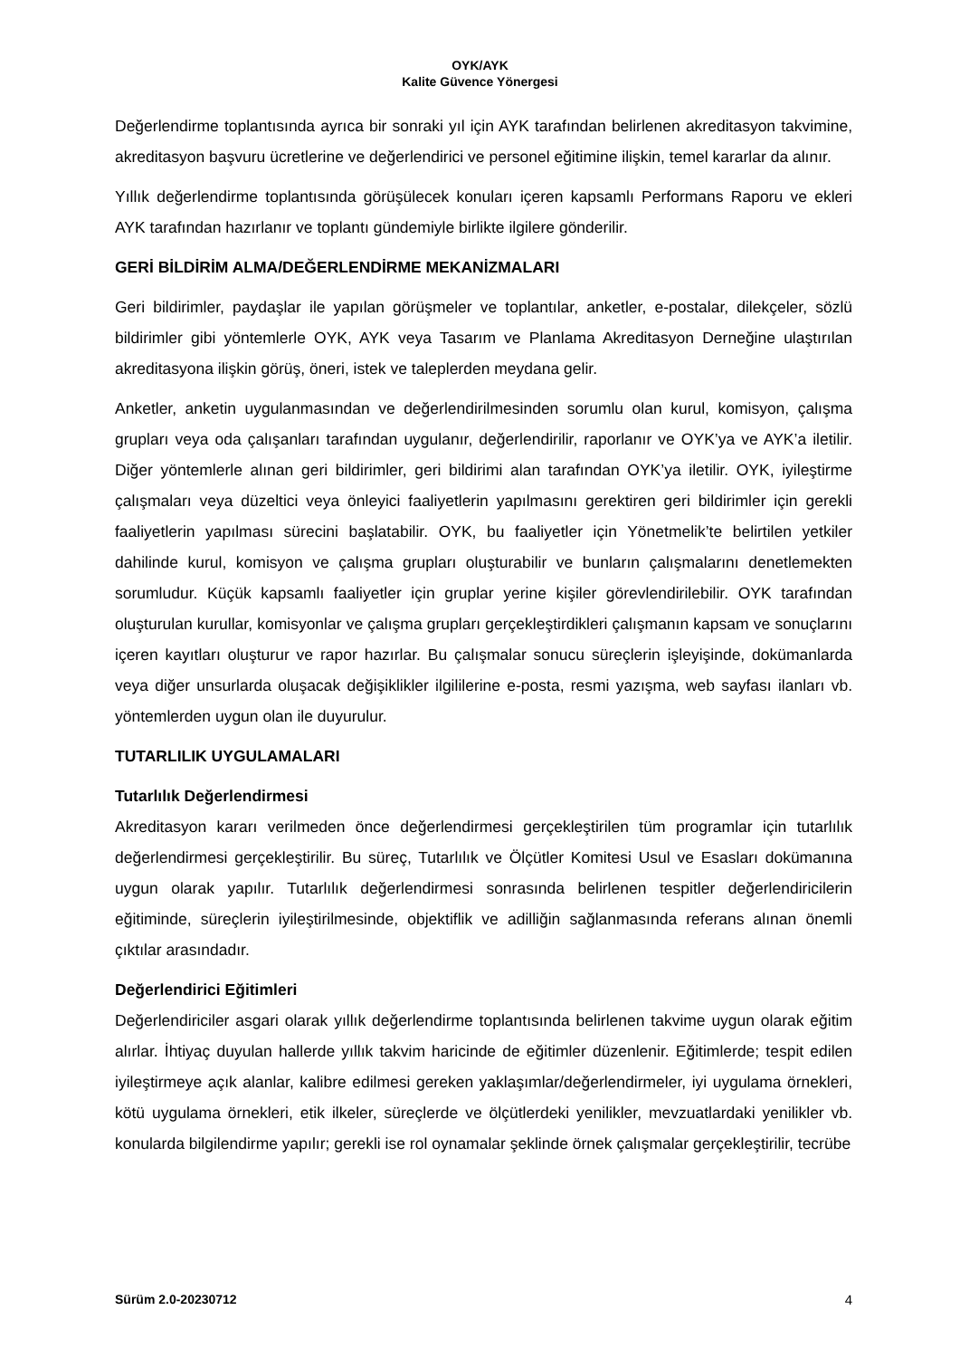OYK/AYK
Kalite Güvence Yönergesi
Değerlendirme toplantısında ayrıca bir sonraki yıl için AYK tarafından belirlenen akreditasyon takvimine, akreditasyon başvuru ücretlerine ve değerlendirici ve personel eğitimine ilişkin, temel kararlar da alınır.
Yıllık değerlendirme toplantısında görüşülecek konuları içeren kapsamlı Performans Raporu ve ekleri AYK tarafından hazırlanır ve toplantı gündemiyle birlikte ilgilere gönderilir.
GERİ BİLDİRİM ALMA/DEĞERLENDİRME MEKANİZMALARI
Geri bildirimler, paydaşlar ile yapılan görüşmeler ve toplantılar, anketler, e-postalar, dilekçeler, sözlü bildirimler gibi yöntemlerle OYK, AYK veya Tasarım ve Planlama Akreditasyon Derneğine ulaştırılan akreditasyona ilişkin görüş, öneri, istek ve taleplerden meydana gelir.
Anketler, anketin uygulanmasından ve değerlendirilmesinden sorumlu olan kurul, komisyon, çalışma grupları veya oda çalışanları tarafından uygulanır, değerlendirilir, raporlanır ve OYK’ya ve AYK’a iletilir. Diğer yöntemlerle alınan geri bildirimler, geri bildirimi alan tarafından OYK’ya iletilir. OYK, iyileştirme çalışmaları veya düzeltici veya önleyici faaliyetlerin yapılmasını gerektiren geri bildirimler için gerekli faaliyetlerin yapılması sürecini başlatabilir. OYK, bu faaliyetler için Yönetmelik’te belirtilen yetkiler dahilinde kurul, komisyon ve çalışma grupları oluşturabilir ve bunların çalışmalarını denetlemekten sorumludur. Küçük kapsamlı faaliyetler için gruplar yerine kişiler görevlendirilebilir. OYK tarafından oluşturulan kurullar, komisyonlar ve çalışma grupları gerçekleştirdikleri çalışmanın kapsam ve sonuçlarını içeren kayıtları oluşturur ve rapor hazırlar. Bu çalışmalar sonucu süreçlerin işleyişinde, dokümanlarda veya diğer unsurlarda oluşacak değişiklikler ilgililerine e-posta, resmi yazışma, web sayfası ilanları vb. yöntemlerden uygun olan ile duyurulur.
TUTARLILIK UYGULAMALARI
Tutarlılık Değerlendirmesi
Akreditasyon kararı verilmeden önce değerlendirmesi gerçekleştirilen tüm programlar için tutarlılık değerlendirmesi gerçekleştirilir. Bu süreç, Tutarlılık ve Ölçütler Komitesi Usul ve Esasları dokümanına uygun olarak yapılır. Tutarlılık değerlendirmesi sonrasında belirlenen tespitler değerlendiricilerin eğitiminde, süreçlerin iyileştirilmesinde, objektiflik ve adilliğin sağlanmasında referans alınan önemli çıktılar arasındadır.
Değerlendirici Eğitimleri
Değerlendiriciler asgari olarak yıllık değerlendirme toplantısında belirlenen takvime uygun olarak eğitim alırlar. İhtiyaç duyulan hallerde yıllık takvim haricinde de eğitimler düzenlenir. Eğitimlerde; tespit edilen iyileştirmeye açık alanlar, kalibre edilmesi gereken yaklaşımlar/değerlendirmeler, iyi uygulama örnekleri, kötü uygulama örnekleri, etik ilkeler, süreçlerde ve ölçütlerdeki yenilikler, mevzuatlardaki yenilikler vb. konularda bilgilendirme yapılır; gerekli ise rol oynamalar şeklinde örnek çalışmalar gerçekleştirilir, tecrübe
Sürüm 2.0-20230712 4